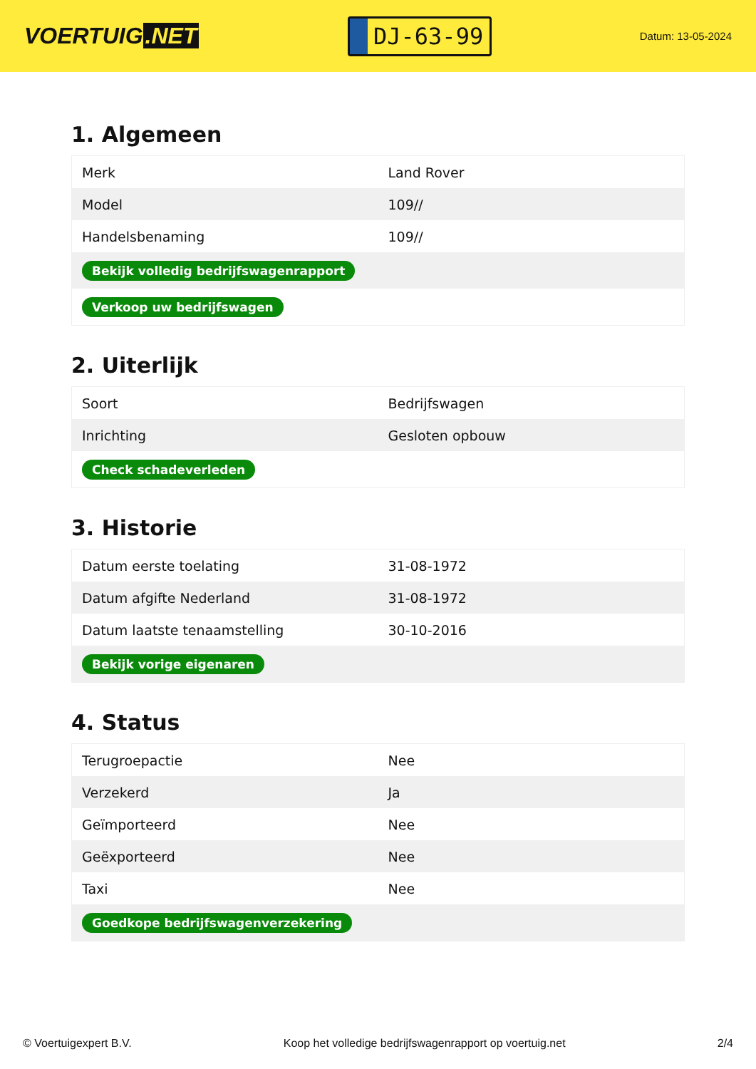VOERTUIG.NET
DJ-63-99
Datum: 13-05-2024
1. Algemeen
| Merk | Land Rover |
| Model | 109// |
| Handelsbenaming | 109// |
| Bekijk volledig bedrijfswagenrapport | |
| Verkoop uw bedrijfswagen | |
2. Uiterlijk
| Soort | Bedrijfswagen |
| Inrichting | Gesloten opbouw |
| Check schadeverleden | |
3. Historie
| Datum eerste toelating | 31-08-1972 |
| Datum afgifte Nederland | 31-08-1972 |
| Datum laatste tenaamstelling | 30-10-2016 |
| Bekijk vorige eigenaren | |
4. Status
| Terugroepactie | Nee |
| Verzekerd | Ja |
| Geïmporteerd | Nee |
| Geëxporteerd | Nee |
| Taxi | Nee |
| Goedkope bedrijfswagenverzekering | |
© Voertuigexpert B.V. Koop het volledige bedrijfswagenrapport op voertuig.net 2/4